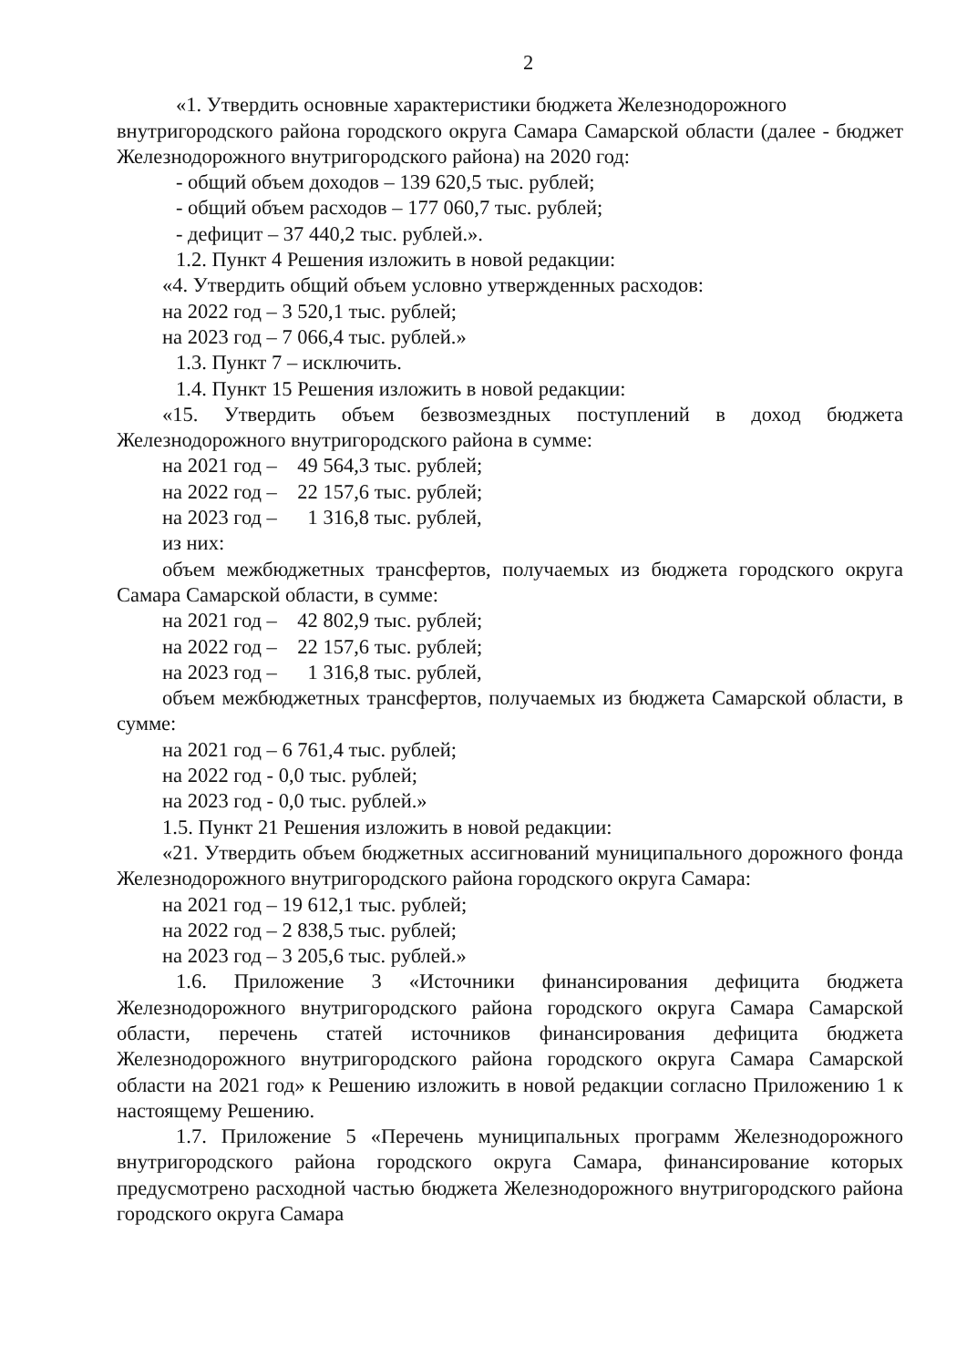2
«1. Утвердить основные характеристики бюджета Железнодорожного
внутригородского района городского округа Самара Самарской области (далее - бюджет Железнодорожного внутригородского района) на 2020 год:
- общий объем доходов – 139 620,5 тыс. рублей;
- общий объем расходов – 177 060,7 тыс. рублей;
- дефицит – 37 440,2 тыс. рублей.».
1.2. Пункт 4 Решения изложить в новой редакции:
«4. Утвердить общий объем условно утвержденных расходов:
на 2022 год – 3 520,1 тыс. рублей;
на 2023 год – 7 066,4 тыс. рублей.»
1.3. Пункт 7 – исключить.
1.4. Пункт 15 Решения изложить в новой редакции:
«15. Утвердить объем безвозмездных поступлений в доход бюджета Железнодорожного внутригородского района в сумме:
на 2021 год – 49 564,3 тыс. рублей;
на 2022 год – 22 157,6 тыс. рублей;
на 2023 год – 1 316,8 тыс. рублей,
из них:
объем межбюджетных трансфертов, получаемых из бюджета городского округа Самара Самарской области, в сумме:
на 2021 год – 42 802,9 тыс. рублей;
на 2022 год – 22 157,6 тыс. рублей;
на 2023 год – 1 316,8 тыс. рублей,
объем межбюджетных трансфертов, получаемых из бюджета Самарской области, в сумме:
на 2021 год – 6 761,4 тыс. рублей;
на 2022 год - 0,0 тыс. рублей;
на 2023 год - 0,0 тыс. рублей.»
1.5. Пункт 21 Решения изложить в новой редакции:
«21. Утвердить объем бюджетных ассигнований муниципального дорожного фонда Железнодорожного внутригородского района городского округа Самара:
на 2021 год – 19 612,1 тыс. рублей;
на 2022 год – 2 838,5 тыс. рублей;
на 2023 год – 3 205,6 тыс. рублей.»
1.6. Приложение 3 «Источники финансирования дефицита бюджета Железнодорожного внутригородского района городского округа Самара Самарской области, перечень статей источников финансирования дефицита бюджета Железнодорожного внутригородского района городского округа Самара Самарской области на 2021 год» к Решению изложить в новой редакции согласно Приложению 1 к настоящему Решению.
1.7. Приложение 5 «Перечень муниципальных программ Железнодорожного внутригородского района городского округа Самара, финансирование которых предусмотрено расходной частью бюджета Железнодорожного внутригородского района городского округа Самара